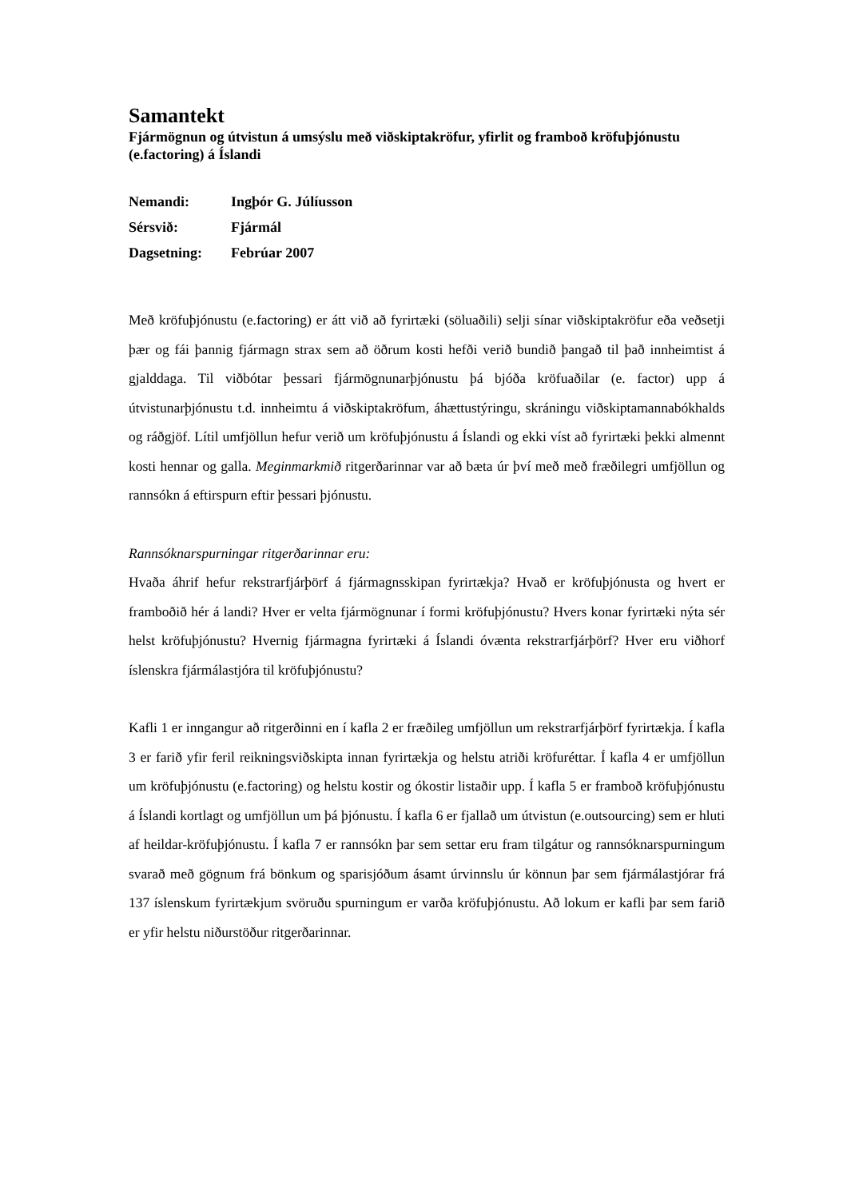Samantekt
Fjármögnun og útvistun á umsýslu með viðskiptakröfur, yfirlit og framboð kröfuþjónustu (e.factoring) á Íslandi
Nemandi: Ingþór G. Júlíusson
Sérsvið: Fjármál
Dagsetning: Febrúar 2007
Með kröfuþjónustu (e.factoring) er átt við að fyrirtæki (söluaðili) selji sínar viðskiptakröfur eða veðsetji þær og fái þannig fjármagn strax sem að öðrum kosti hefði verið bundið þangað til það innheimtist á gjalddaga. Til viðbótar þessari fjármögnunarþjónustu þá bjóða kröfuaðilar (e. factor) upp á útvistunarþjónustu t.d. innheimtu á viðskiptakröfum, áhættustýringu, skráningu viðskiptamannabókhalds og ráðgjöf. Lítil umfjöllun hefur verið um kröfuþjónustu á Íslandi og ekki víst að fyrirtæki þekki almennt kosti hennar og galla. Meginmarkmið ritgerðarinnar var að bæta úr því með með fræðilegri umfjöllun og rannsókn á eftirspurn eftir þessari þjónustu.
Rannsóknarspurningar ritgerðarinnar eru:
Hvaða áhrif hefur rekstrarfjárþörf á fjármagnsskipan fyrirtækja? Hvað er kröfuþjónusta og hvert er framboðið hér á landi? Hver er velta fjármögnunar í formi kröfuþjónustu? Hvers konar fyrirtæki nýta sér helst kröfuþjónustu? Hvernig fjármagna fyrirtæki á Íslandi óvænta rekstrarfjárþörf? Hver eru viðhorf íslenskra fjármálastjóra til kröfuþjónustu?
Kafli 1 er inngangur að ritgerðinni en í kafla 2 er fræðileg umfjöllun um rekstrarfjárþörf fyrirtækja. Í kafla 3 er farið yfir feril reikningsviðskipta innan fyrirtækja og helstu atriði kröfuréttar. Í kafla 4 er umfjöllun um kröfuþjónustu (e.factoring) og helstu kostir og ókostir listaðir upp. Í kafla 5 er framboð kröfuþjónustu á Íslandi kortlagt og umfjöllun um þá þjónustu. Í kafla 6 er fjallað um útvistun (e.outsourcing) sem er hluti af heildar-kröfuþjónustu. Í kafla 7 er rannsókn þar sem settar eru fram tilgátur og rannsóknarspurningum svarað með gögnum frá bönkum og sparisjóðum ásamt úrvinnslu úr könnun þar sem fjármálastjórar frá 137 íslenskum fyrirtækjum svöruðu spurningum er varða kröfuþjónustu. Að lokum er kafli þar sem farið er yfir helstu niðurstöður ritgerðarinnar.